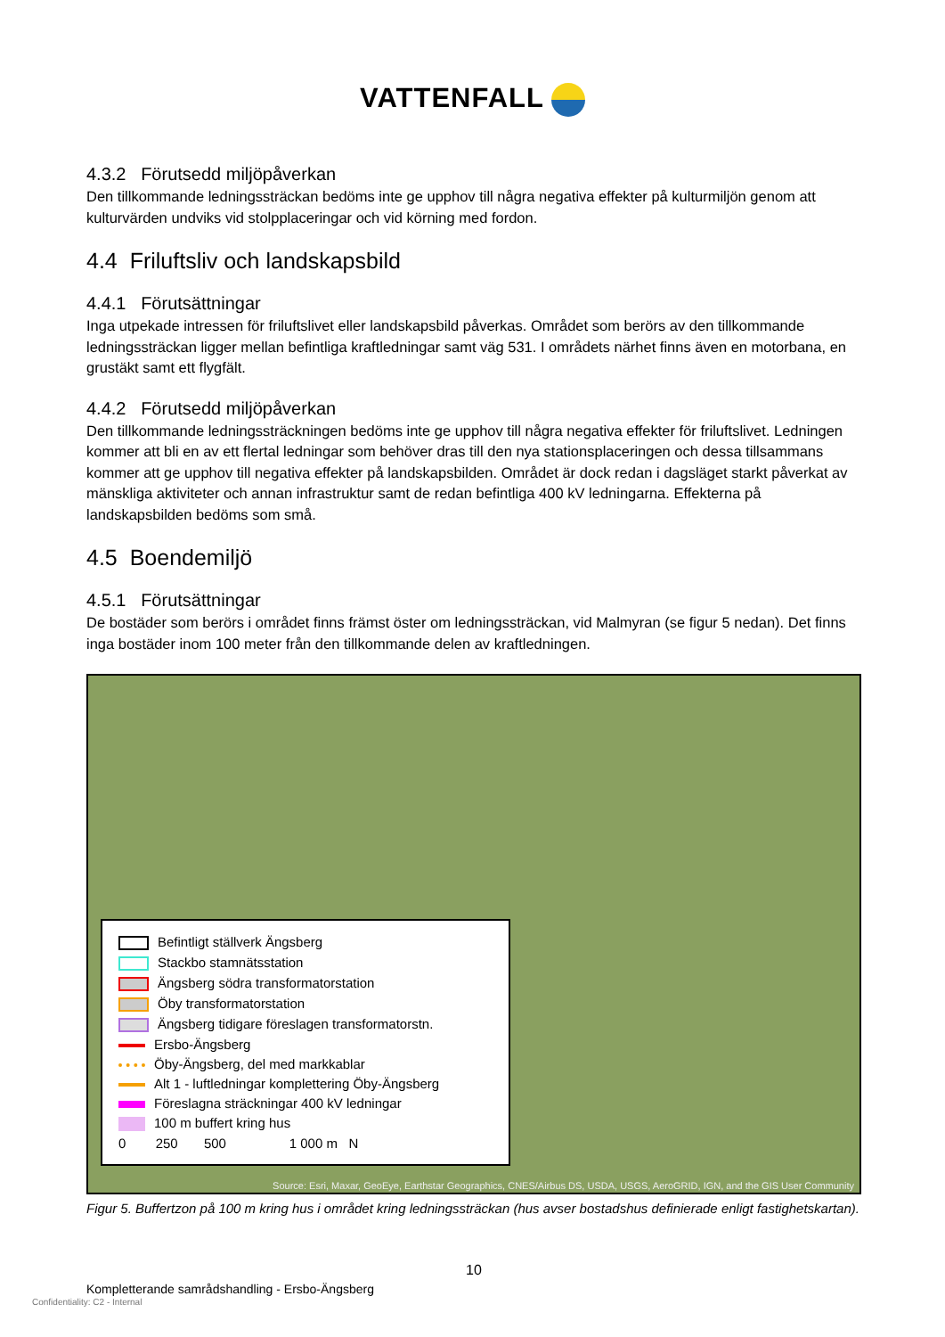VATTENFALL
4.3.2 Förutsedd miljöpåverkan
Den tillkommande ledningssträckan bedöms inte ge upphov till några negativa effekter på kulturmiljön genom att kulturvärden undviks vid stolpplaceringar och vid körning med fordon.
4.4 Friluftsliv och landskapsbild
4.4.1 Förutsättningar
Inga utpekade intressen för friluftslivet eller landskapsbild påverkas. Området som berörs av den tillkommande ledningssträckan ligger mellan befintliga kraftledningar samt väg 531. I områdets närhet finns även en motorbana, en grustäkt samt ett flygfält.
4.4.2 Förutsedd miljöpåverkan
Den tillkommande ledningssträckningen bedöms inte ge upphov till några negativa effekter för friluftslivet. Ledningen kommer att bli en av ett flertal ledningar som behöver dras till den nya stationsplaceringen och dessa tillsammans kommer att ge upphov till negativa effekter på landskapsbilden. Området är dock redan i dagsläget starkt påverkat av mänskliga aktiviteter och annan infrastruktur samt de redan befintliga 400 kV ledningarna. Effekterna på landskapsbilden bedöms som små.
4.5 Boendemiljö
4.5.1 Förutsättningar
De bostäder som berörs i området finns främst öster om ledningssträckan, vid Malmyran (se figur 5 nedan). Det finns inga bostäder inom 100 meter från den tillkommande delen av kraftledningen.
Befintligt ställverk Ängsberg
Stackbo stamnätsstation
Ängsberg södra transformatorstation
Öby transformatorstation
Ängsberg tidigare föreslagen transformatorstn.
Ersbo-Ängsberg
Öby-Ängsberg, del med markkablar
Alt 1 - luftledningar komplettering Öby-Ängsberg
Föreslagna sträckningar 400 kV ledningar
100 m buffert kring hus
0 250 500 1 000 m N
Source: Esri, Maxar, GeoEye, Earthstar Geographics, CNES/Airbus DS, USDA, USGS, AeroGRID, IGN, and the GIS User Community
Figur 5. Buffertzon på 100 m kring hus i området kring ledningssträckan (hus avser bostadshus definierade enligt fastighetskartan).
10
Kompletterande samrådshandling - Ersbo-Ängsberg
Confidentiality: C2 - Internal